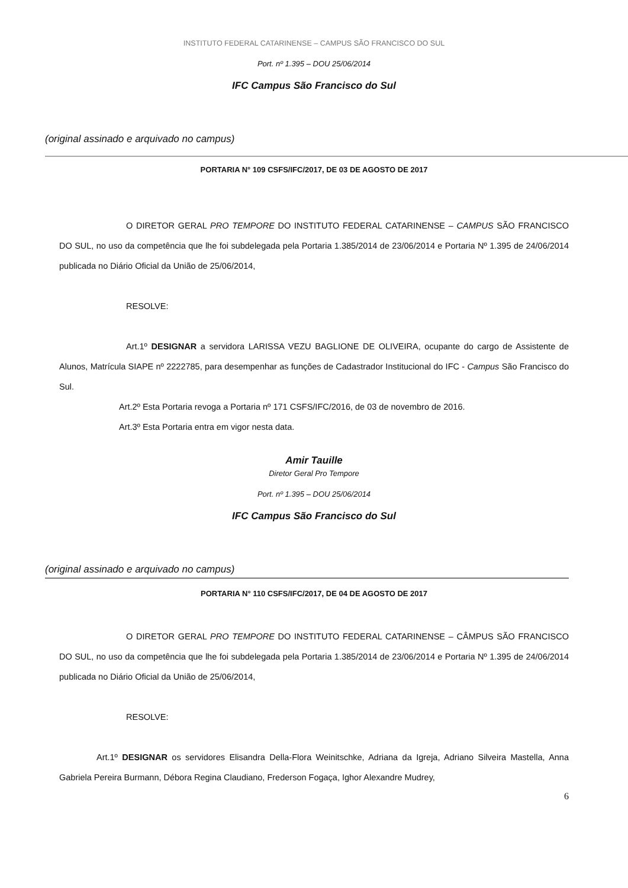INSTITUTO FEDERAL CATARINENSE – CAMPUS SÃO FRANCISCO DO SUL
Port. nº 1.395 – DOU 25/06/2014
IFC Campus São Francisco do Sul
(original assinado e arquivado no campus)
PORTARIA N° 109 CSFS/IFC/2017, DE 03 DE AGOSTO DE 2017
O DIRETOR GERAL PRO TEMPORE DO INSTITUTO FEDERAL CATARINENSE – CAMPUS SÃO FRANCISCO DO SUL, no uso da competência que lhe foi subdelegada pela Portaria 1.385/2014 de 23/06/2014 e Portaria Nº 1.395 de 24/06/2014 publicada no Diário Oficial da União de 25/06/2014,
RESOLVE:
Art.1º DESIGNAR a servidora LARISSA VEZU BAGLIONE DE OLIVEIRA, ocupante do cargo de Assistente de Alunos, Matrícula SIAPE nº 2222785, para desempenhar as funções de Cadastrador Institucional do IFC - Campus São Francisco do Sul.
Art.2º Esta Portaria revoga a Portaria nº 171 CSFS/IFC/2016, de 03 de novembro de 2016.
Art.3º Esta Portaria entra em vigor nesta data.
Amir Tauille
Diretor Geral Pro Tempore
Port. nº 1.395 – DOU 25/06/2014
IFC Campus São Francisco do Sul
(original assinado e arquivado no campus)
PORTARIA N° 110 CSFS/IFC/2017, DE 04 DE AGOSTO DE 2017
O DIRETOR GERAL PRO TEMPORE DO INSTITUTO FEDERAL CATARINENSE – CÂMPUS SÃO FRANCISCO DO SUL, no uso da competência que lhe foi subdelegada pela Portaria 1.385/2014 de 23/06/2014 e Portaria Nº 1.395 de 24/06/2014 publicada no Diário Oficial da União de 25/06/2014,
RESOLVE:
Art.1º DESIGNAR os servidores Elisandra Della-Flora Weinitschke, Adriana da Igreja, Adriano Silveira Mastella, Anna Gabriela Pereira Burmann, Débora Regina Claudiano, Frederson Fogaça, Ighor Alexandre Mudrey,
6